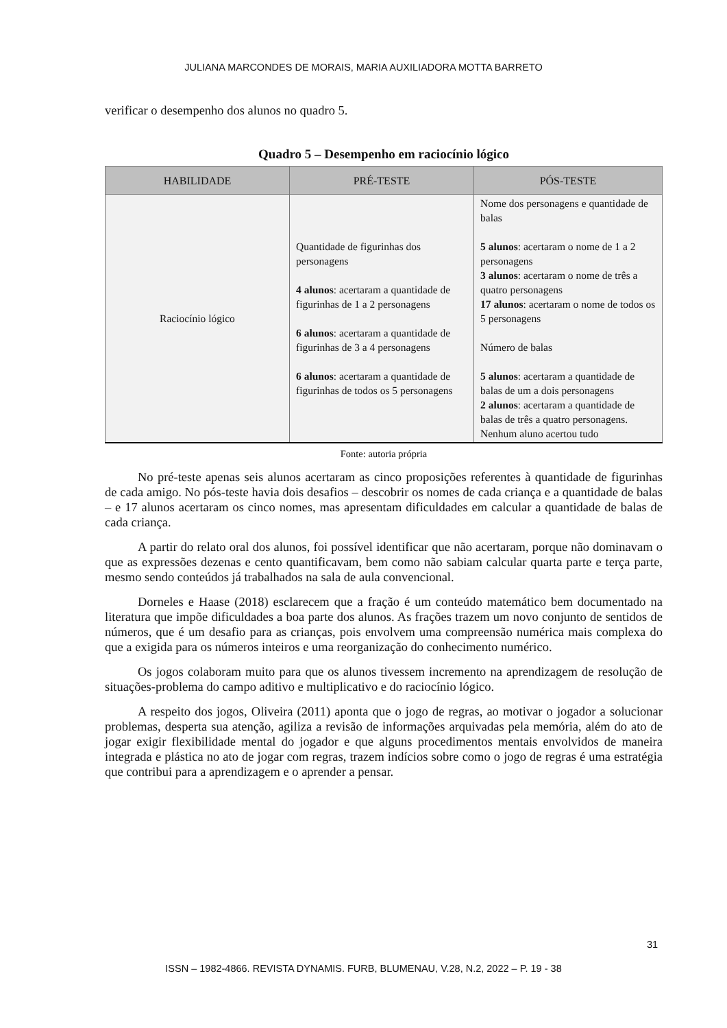JULIANA MARCONDES DE MORAIS, MARIA AUXILIADORA MOTTA BARRETO
verificar o desempenho dos alunos no quadro 5.
Quadro 5 – Desempenho em raciocínio lógico
| HABILIDADE | PRÉ-TESTE | PÓS-TESTE |
| --- | --- | --- |
| Raciocínio lógico | Quantidade de figurinhas dos personagens 4 alunos : acertaram a quantidade de figurinhas de 1 a 2 personagens 6 alunos : acertaram a quantidade de figurinhas de 3 a 4 personagens 6 alunos : acertaram a quantidade de figurinhas de todos os 5 personagens | Nome dos personagens e quantidade de balas 5 alunos : acertaram o nome de 1 a 2 personagens 3 alunos : acertaram o nome de três a quatro personagens 17 alunos : acertaram o nome de todos os 5 personagens Número de balas 5 alunos : acertaram a quantidade de balas de um a dois personagens 2 alunos : acertaram a quantidade de balas de três a quatro personagens. Nenhum aluno acertou tudo |
Fonte: autoria própria
No pré-teste apenas seis alunos acertaram as cinco proposições referentes à quantidade de figurinhas de cada amigo. No pós-teste havia dois desafios – descobrir os nomes de cada criança e a quantidade de balas – e 17 alunos acertaram os cinco nomes, mas apresentam dificuldades em calcular a quantidade de balas de cada criança.
A partir do relato oral dos alunos, foi possível identificar que não acertaram, porque não dominavam o que as expressões dezenas e cento quantificavam, bem como não sabiam calcular quarta parte e terça parte, mesmo sendo conteúdos já trabalhados na sala de aula convencional.
Dorneles e Haase (2018) esclarecem que a fração é um conteúdo matemático bem documentado na literatura que impõe dificuldades a boa parte dos alunos. As frações trazem um novo conjunto de sentidos de números, que é um desafio para as crianças, pois envolvem uma compreensão numérica mais complexa do que a exigida para os números inteiros e uma reorganização do conhecimento numérico.
Os jogos colaboram muito para que os alunos tivessem incremento na aprendizagem de resolução de situações-problema do campo aditivo e multiplicativo e do raciocínio lógico.
A respeito dos jogos, Oliveira (2011) aponta que o jogo de regras, ao motivar o jogador a solucionar problemas, desperta sua atenção, agiliza a revisão de informações arquivadas pela memória, além do ato de jogar exigir flexibilidade mental do jogador e que alguns procedimentos mentais envolvidos de maneira integrada e plástica no ato de jogar com regras, trazem indícios sobre como o jogo de regras é uma estratégia que contribui para a aprendizagem e o aprender a pensar.
31
ISSN – 1982-4866. REVISTA DYNAMIS. FURB, BLUMENAU, V.28, N.2, 2022 – P. 19 - 38